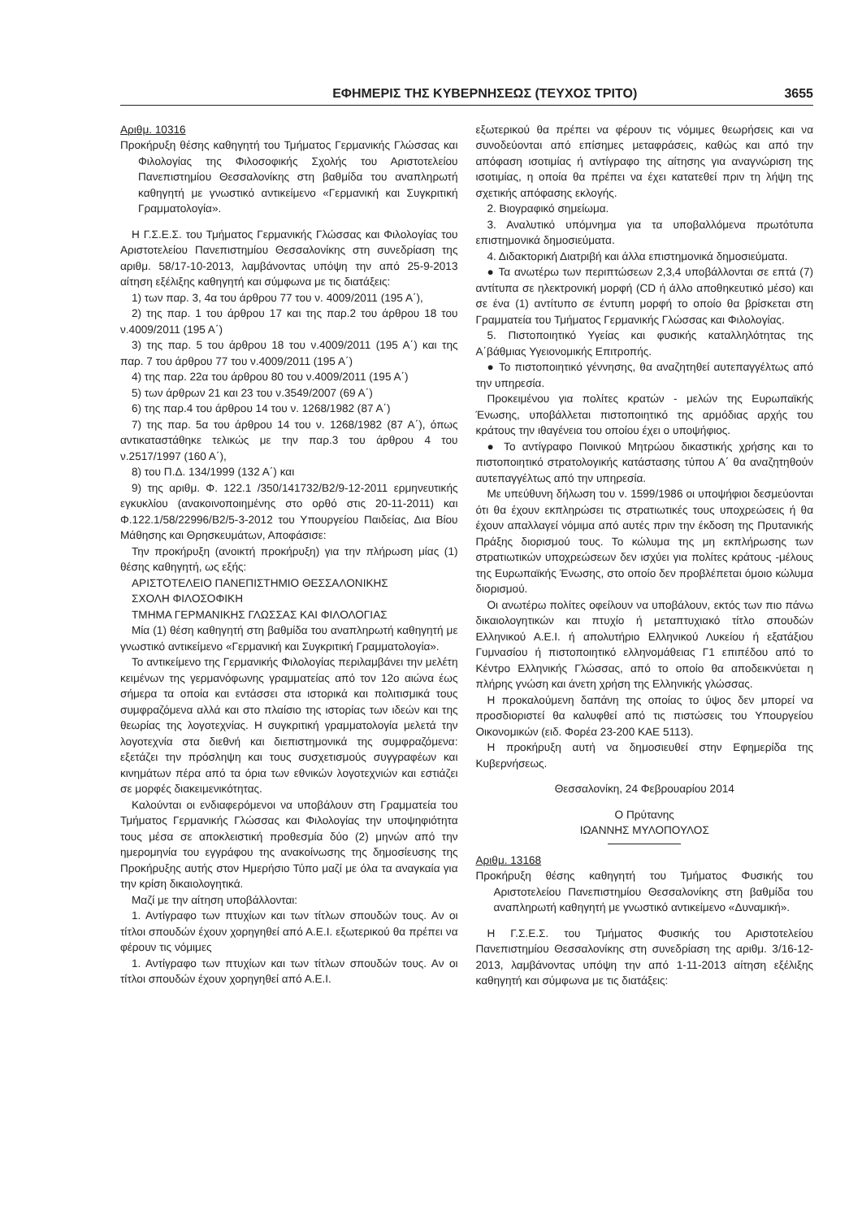ΕΦΗΜΕΡΙΣ ΤΗΣ ΚΥΒΕΡΝΗΣΕΩΣ (ΤΕΥΧΟΣ ΤΡΙΤΟ) 3655
Αριθμ. 10316
Προκήρυξη θέσης καθηγητή του Τμήματος Γερμανικής Γλώσσας και Φιλολογίας της Φιλοσοφικής Σχολής του Αριστοτελείου Πανεπιστημίου Θεσσαλονίκης στη βαθμίδα του αναπληρωτή καθηγητή με γνωστικό αντικείμενο «Γερμανική και Συγκριτική Γραμματολογία».
Η Γ.Σ.Ε.Σ. του Τμήματος Γερμανικής Γλώσσας και Φιλολογίας του Αριστοτελείου Πανεπιστημίου Θεσσαλονίκης στη συνεδρίαση της αριθμ. 58/17-10-2013, λαμβάνοντας υπόψη την από 25-9-2013 αίτηση εξέλιξης καθηγητή και σύμφωνα με τις διατάξεις:
1) των παρ. 3, 4α του άρθρου 77 του ν. 4009/2011 (195 Α΄),
2) της παρ. 1 του άρθρου 17 και της παρ.2 του άρθρου 18 του ν.4009/2011 (195 Α΄)
3) της παρ. 5 του άρθρου 18 του ν.4009/2011 (195 Α΄) και της παρ. 7 του άρθρου 77 του ν.4009/2011 (195 Α΄)
4) της παρ. 22α του άρθρου 80 του ν.4009/2011 (195 Α΄)
5) των άρθρων 21 και 23 του ν.3549/2007 (69 Α΄)
6) της παρ.4 του άρθρου 14 του ν. 1268/1982 (87 Α΄)
7) της παρ. 5α του άρθρου 14 του ν. 1268/1982 (87 Α΄), όπως αντικαταστάθηκε τελικώς με την παρ.3 του άρθρου 4 του ν.2517/1997 (160 Α΄),
8) του Π.Δ. 134/1999 (132 Α΄) και
9) της αριθμ. Φ. 122.1 /350/141732/Β2/9-12-2011 ερμηνευτικής εγκυκλίου (ανακοινοποιημένης στο ορθό στις 20-11-2011) και Φ.122.1/58/22996/Β2/5-3-2012 του Υπουργείου Παιδείας, Δια Βίου Μάθησης και Θρησκευμάτων, Αποφάσισε:
Την προκήρυξη (ανοικτή προκήρυξη) για την πλήρωση μίας (1) θέσης καθηγητή, ως εξής:
ΑΡΙΣΤΟΤΕΛΕΙΟ ΠΑΝΕΠΙΣΤΗΜΙΟ ΘΕΣΣΑΛΟΝΙΚΗΣ
ΣΧΟΛΗ ΦΙΛΟΣΟΦΙΚΗ
ΤΜΗΜΑ ΓΕΡΜΑΝΙΚΗΣ ΓΛΩΣΣΑΣ ΚΑΙ ΦΙΛΟΛΟΓΙΑΣ
Μία (1) θέση καθηγητή στη βαθμίδα του αναπληρωτή καθηγητή με γνωστικό αντικείμενο «Γερμανική και Συγκριτική Γραμματολογία».
Το αντικείμενο της Γερμανικής Φιλολογίας περιλαμβάνει την μελέτη κειμένων της γερμανόφωνης γραμματείας από τον 12ο αιώνα έως σήμερα τα οποία και εντάσσει στα ιστορικά και πολιτισμικά τους συμφραζόμενα αλλά και στο πλαίσιο της ιστορίας των ιδεών και της θεωρίας της λογοτεχνίας. Η συγκριτική γραμματολογία μελετά την λογοτεχνία στα διεθνή και διεπιστημονικά της συμφραζόμενα: εξετάζει την πρόσληψη και τους συσχετισμούς συγγραφέων και κινημάτων πέρα από τα όρια των εθνικών λογοτεχνιών και εστιάζει σε μορφές διακειμενικότητας.
Καλούνται οι ενδιαφερόμενοι να υποβάλουν στη Γραμματεία του Τμήματος Γερμανικής Γλώσσας και Φιλολογίας την υποψηφιότητα τους μέσα σε αποκλειστική προθεσμία δύο (2) μηνών από την ημερομηνία του εγγράφου της ανακοίνωσης της δημοσίευσης της Προκήρυξης αυτής στον Ημερήσιο Τύπο μαζί με όλα τα αναγκαία για την κρίση δικαιολογητικά.
Μαζί με την αίτηση υποβάλλονται:
1. Αντίγραφο των πτυχίων και των τίτλων σπουδών τους. Αν οι τίτλοι σπουδών έχουν χορηγηθεί από Α.Ε.Ι. εξωτερικού θα πρέπει να φέρουν τις νόμιμες
1. Αντίγραφο των πτυχίων και των τίτλων σπουδών τους. Αν οι τίτλοι σπουδών έχουν χορηγηθεί από Α.Ε.Ι.
εξωτερικού θα πρέπει να φέρουν τις νόμιμες θεωρήσεις και να συνοδεύονται από επίσημες μεταφράσεις, καθώς και από την απόφαση ισοτιμίας ή αντίγραφο της αίτησης για αναγνώριση της ισοτιμίας, η οποία θα πρέπει να έχει κατατεθεί πριν τη λήψη της σχετικής απόφασης εκλογής.
2. Βιογραφικό σημείωμα.
3. Αναλυτικό υπόμνημα για τα υποβαλλόμενα πρωτότυπα επιστημονικά δημοσιεύματα.
4. Διδακτορική Διατριβή και άλλα επιστημονικά δημοσιεύματα.
● Τα ανωτέρω των περιπτώσεων 2,3,4 υποβάλλονται σε επτά (7) αντίτυπα σε ηλεκτρονική μορφή (CD ή άλλο αποθηκευτικό μέσο) και σε ένα (1) αντίτυπο σε έντυπη μορφή το οποίο θα βρίσκεται στη Γραμματεία του Τμήματος Γερμανικής Γλώσσας και Φιλολογίας.
5. Πιστοποιητικό Υγείας και φυσικής καταλληλότητας της Α΄βάθμιας Υγειονομικής Επιτροπής.
● Το πιστοποιητικό γέννησης, θα αναζητηθεί αυτεπαγγέλτως από την υπηρεσία.
Προκειμένου για πολίτες κρατών - μελών της Ευρωπαϊκής Ένωσης, υποβάλλεται πιστοποιητικό της αρμόδιας αρχής του κράτους την ιθαγένεια του οποίου έχει ο υποψήφιος.
● Το αντίγραφο Ποινικού Μητρώου δικαστικής χρήσης και το πιστοποιητικό στρατολογικής κατάστασης τύπου Α΄ θα αναζητηθούν αυτεπαγγέλτως από την υπηρεσία.
Με υπεύθυνη δήλωση του ν. 1599/1986 οι υποψήφιοι δεσμεύονται ότι θα έχουν εκπληρώσει τις στρατιωτικές τους υποχρεώσεις ή θα έχουν απαλλαγεί νόμιμα από αυτές πριν την έκδοση της Πρυτανικής Πράξης διορισμού τους. Το κώλυμα της μη εκπλήρωσης των στρατιωτικών υποχρεώσεων δεν ισχύει για πολίτες κράτους -μέλους της Ευρωπαϊκής Ένωσης, στο οποίο δεν προβλέπεται όμοιο κώλυμα διορισμού.
Οι ανωτέρω πολίτες οφείλουν να υποβάλουν, εκτός των πιο πάνω δικαιολογητικών και πτυχίο ή μεταπτυχιακό τίτλο σπουδών Ελληνικού Α.Ε.Ι. ή απολυτήριο Ελληνικού Λυκείου ή εξατάξιου Γυμνασίου ή πιστοποιητικό ελληνομάθειας Γ1 επιπέδου από το Κέντρο Ελληνικής Γλώσσας, από το οποίο θα αποδεικνύεται η πλήρης γνώση και άνετη χρήση της Ελληνικής γλώσσας.
Η προκαλούμενη δαπάνη της οποίας το ύψος δεν μπορεί να προσδιοριστεί θα καλυφθεί από τις πιστώσεις του Υπουργείου Οικονομικών (ειδ. Φορέα 23-200 ΚΑΕ 5113).
Η προκήρυξη αυτή να δημοσιευθεί στην Εφημερίδα της Κυβερνήσεως.
Θεσσαλονίκη, 24 Φεβρουαρίου 2014
Ο Πρύτανης
ΙΩΑΝΝΗΣ ΜΥΛΟΠΟΥΛΟΣ
Αριθμ. 13168
Προκήρυξη θέσης καθηγητή του Τμήματος Φυσικής του Αριστοτελείου Πανεπιστημίου Θεσσαλονίκης στη βαθμίδα του αναπληρωτή καθηγητή με γνωστικό αντικείμενο «Δυναμική».
Η Γ.Σ.Ε.Σ. του Τμήματος Φυσικής του Αριστοτελείου Πανεπιστημίου Θεσσαλονίκης στη συνεδρίαση της αριθμ. 3/16-12-2013, λαμβάνοντας υπόψη την από 1-11-2013 αίτηση εξέλιξης καθηγητή και σύμφωνα με τις διατάξεις: